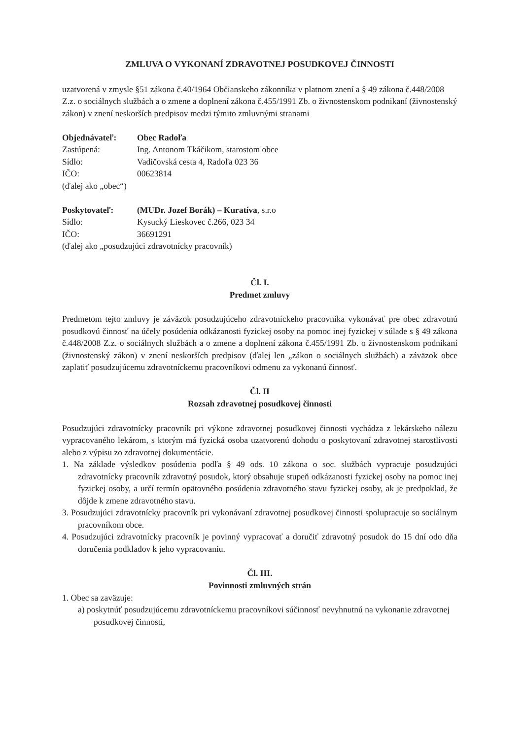ZMLUVA O VYKONANÍ ZDRAVOTNEJ POSUDKOVEJ ČINNOSTI
uzatvorená v zmysle §51 zákona č.40/1964 Občianskeho zákonníka v platnom znení a § 49 zákona č.448/2008 Z.z. o sociálnych službách a o zmene a doplnení zákona č.455/1991 Zb. o živnostenskom podnikaní (živnostenský zákon) v znení neskorších predpisov medzi týmito zmluvnými stranami
Objednávateľ: Obec Radoľa
Zastúpená: Ing. Antonom Tkáčikom, starostom obce
Sídlo: Vadičovská cesta 4, Radoľa 023 36
IČO: 00623814
(ďalej ako „obec“)
Poskytovateľ: (MUDr. Jozef Borák) – Kuratíva, s.r.o
Sídlo: Kysucký Lieskovec č.266, 023 34
IČO: 36691291
(ďalej ako „posudzujúci zdravotnícky pracovník)
Čl. I.
Predmet zmluvy
Predmetom tejto zmluvy je záväzok posudzujúceho zdravotníckeho pracovníka vykonávať pre obec zdravotnú posudkovú činnosť na účely posúdenia odkázanosti fyzickej osoby na pomoc inej fyzickej v súlade s § 49 zákona č.448/2008 Z.z. o sociálnych službách a o zmene a doplnení zákona č.455/1991 Zb. o živnostenskom podnikaní (živnostenský zákon) v znení neskorších predpisov (ďalej len „zákon o sociálnych službách) a záväzok obce zaplatiť posudzujúcemu zdravotníckemu pracovníkovi odmenu za vykonanú činnosť.
Čl. II
Rozsah zdravotnej posudkovej činnosti
Posudzujúci zdravotnícky pracovník pri výkone zdravotnej posudkovej činnosti vychádza z lekárskeho nálezu vypracovaného lekárom, s ktorým má fyzická osoba uzatvorenú dohodu o poskytovaní zdravotnej starostlivosti alebo z výpisu zo zdravotnej dokumentácie.
1. Na základe výsledkov posúdenia podľa § 49 ods. 10 zákona o soc. službách vypracuje posudzujúci zdravotnícky pracovník zdravotný posudok, ktorý obsahuje stupeň odkázanosti fyzickej osoby na pomoc inej fyzickej osoby, a určí termín opätovného posúdenia zdravotného stavu fyzickej osoby, ak je predpoklad, že dôjde k zmene zdravotného stavu.
3. Posudzujúci zdravotnícky pracovník pri vykonávaní zdravotnej posudkovej činnosti spolupracuje so sociálnym pracovníkom obce.
4. Posudzujúci zdravotnícky pracovník je povinný vypracovať a doručiť zdravotný posudok do 15 dní odo dňa doručenia podkladov k jeho vypracovaniu.
Čl. III.
Povinnosti zmluvných strán
1. Obec sa zaväzuje:
a) poskytnúť posudzujúcemu zdravotníckemu pracovníkovi súčinnosť nevyhnutnú na vykonanie zdravotnej posudkovej činnosti,